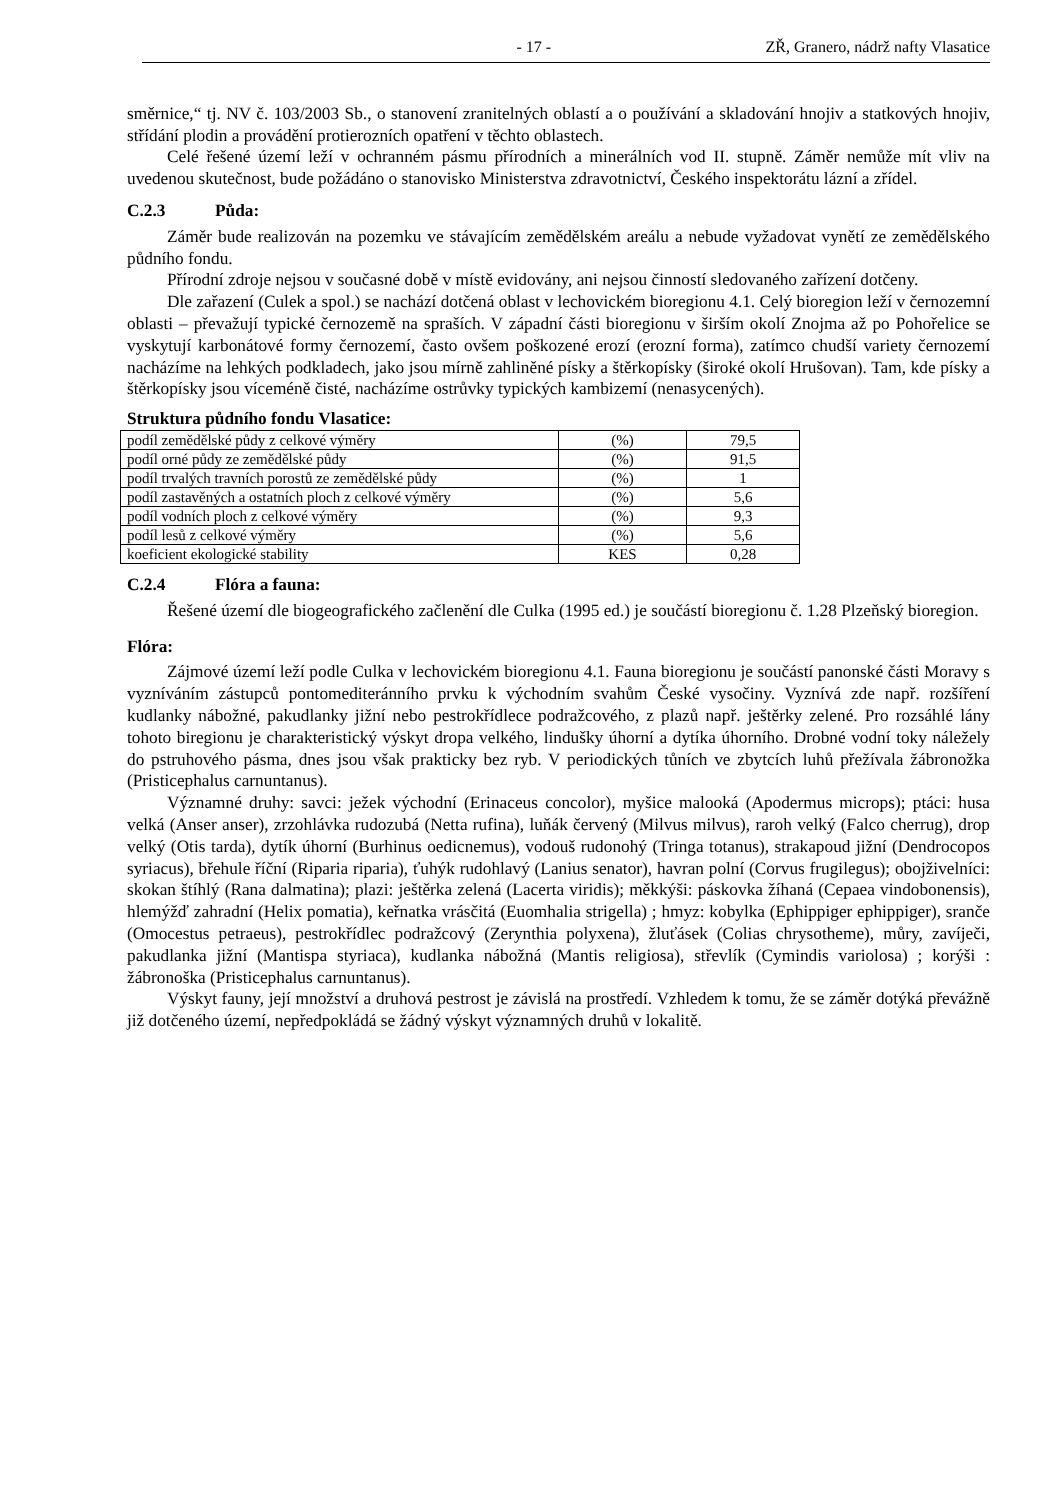- 17 - ZŘ, Granero, nádrž nafty Vlasatice
směrnice,“ tj. NV č. 103/2003 Sb., o stanovení zranitelných oblastí a o používání a skladování hnojiv a statkových hnojiv, střídání plodin a provádění protierozních opatření v těchto oblastech.
Celé řešené území leží v ochranném pásmu přírodních a minerálních vod II. stupně. Záměr nemůže mít vliv na uvedenou skutečnost, bude požádáno o stanovisko Ministerstva zdravotnictví, Českého inspektorátu lázní a zřídel.
C.2.3 Půda:
Záměr bude realizován na pozemku ve stávajícím zemědělském areálu a nebude vyžadovat vynětí ze zemědělského půdního fondu.
Přírodní zdroje nejsou v současné době v místě evidovány, ani nejsou činností sledovaného zařízení dotčeny.
Dle zařazení (Culek a spol.) se nachází dotčená oblast v lechovickém bioregionu 4.1. Celý bioregion leží v černozemní oblasti – převažují typické černozemě na spraších. V západní části bioregionu v širším okolí Znojma až po Pohořelice se vyskytují karbonátové formy černozemí, často ovšem poškozené erozí (erozní forma), zatímco chudší variety černozemí nacházíme na lehkých podkladech, jako jsou mírně zahliněné písky a štěrkopísky (široké okolí Hrušovan). Tam, kde písky a štěrkopísky jsou víceméně čisté, nacházíme ostrůvky typických kambizemí (nenasycených).
Struktura půdního fondu Vlasatice:
| podíl zemědělské půdy z celkové výměry | (%) | 79,5 |
| podíl orné půdy ze zemědělské půdy | (%) | 91,5 |
| podíl trvalých travních porostů ze zemědělské půdy | (%) | 1 |
| podíl zastavěných a ostatních ploch z celkové výměry | (%) | 5,6 |
| podíl vodních ploch z celkové výměry | (%) | 9,3 |
| podíl lesů z celkové výměry | (%) | 5,6 |
| koeficient ekologické stability | KES | 0,28 |
C.2.4 Flóra a fauna:
Řešené území dle biogeografického začlenění dle Culka (1995 ed.) je součástí bioregionu č. 1.28 Plzeňský bioregion.
Flóra:
Zájmové území leží podle Culka v lechovickém bioregionu 4.1. Fauna bioregionu je součástí panonské části Moravy s vyzníváním zástupců pontomediteránního prvku k východním svahům České vysočiny. Vyznívá zde např. rozšíření kudlanky nábožné, pakudlanky jižní nebo pestrokřídlece podražcového, z plazů např. ještěrky zelené. Pro rozsáhlé lány tohoto biregionu je charakteristický výskyt dropa velkého, lindušky úhorní a dytíka úhorního. Drobné vodní toky náležely do pstruhového pásma, dnes jsou však prakticky bez ryb. V periodických tůních ve zbytcích luhů přežívala žábronožka (Pristicephalus carnuntanus).
Významné druhy: savci: ježek východní (Erinaceus concolor), myšice malooká (Apodermus microps); ptáci: husa velká (Anser anser), zrzohlávka rudozubá (Netta rufina), luňák červený (Milvus milvus), raroh velký (Falco cherrug), drop velký (Otis tarda), dytík úhorní (Burhinus oedicnemus), vodouš rudonohý (Tringa totanus), strakapoud jižní (Dendrocopos syriacus), břehule říční (Riparia riparia), ťuhýk rudohlavý (Lanius senator), havran polní (Corvus frugilegus); obojživelníci: skokan štíhlý (Rana dalmatina); plazi: ještěrka zelená (Lacerta viridis); měkkýši: páskovka žíhaná (Cepaea vindobonensis), hlemýžď zahradní (Helix pomatia), keřnatka vrásčitá (Euomhalia strigella) ; hmyz: kobylka (Ephippiger ephippiger), sranče (Omocestus petraeus), pestrokřídlec podražcový (Zerynthia polyxena), žluťásek (Colias chrysotheme), můry, zavíječi, pakudlanka jižní (Mantispa styriaca), kudlanka nábožná (Mantis religiosa), střevlík (Cymindis variolosa) ; korýši : žábronoška (Pristicephalus carnuntanus).
Výskyt fauny, její množství a druhová pestrost je závislá na prostředí. Vzhledem k tomu, že se záměr dotýká převážně již dotčeného území, nepředpokládá se žádný výskyt významných druhů v lokalitě.